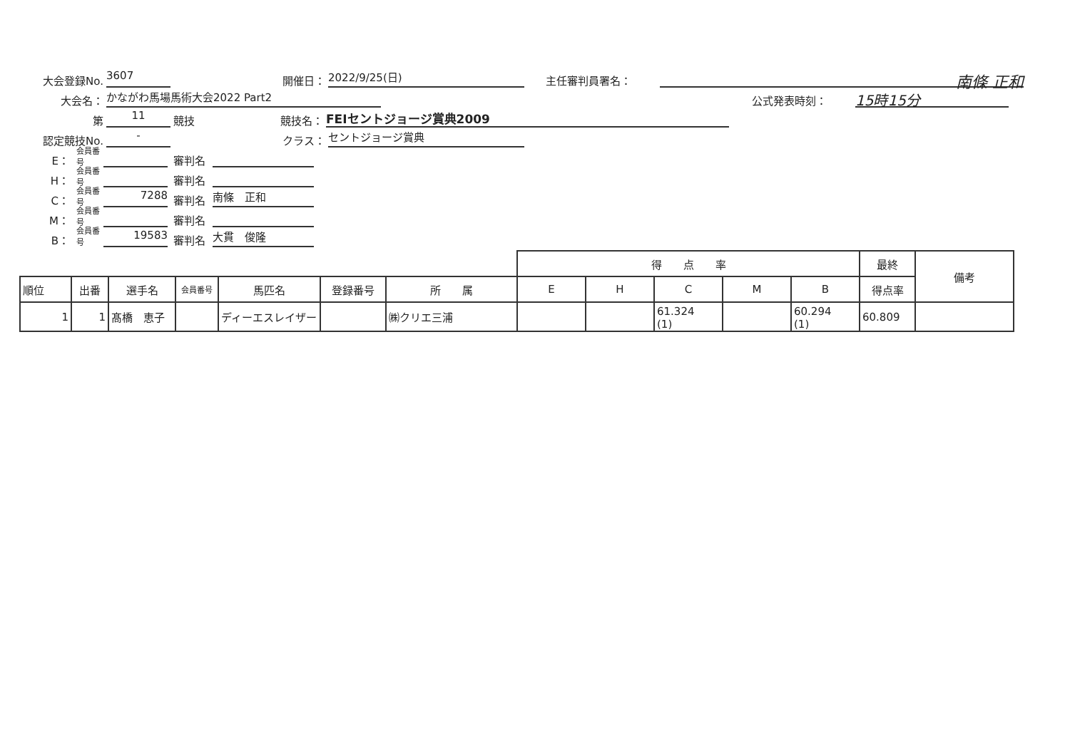大会登録No. 3607 開催日： 2022/9/25(日) 主任審判員署名： 南條 正和
大会名： かながわ馬場馬術大会2022 Part2 公式発表時刻： 15時15分
第 11 競技 競技名： FEIセントジョージ賞典2009
認定競技No. - クラス： セントジョージ賞典
E： 会員番号 審判名
H： 会員番号 審判名
C： 会員番号 7288 審判名 南條　正和
M： 会員番号 審判名
B： 会員番号 19583 審判名 大貫　俊隆
| | | | | | | | 得 点 率 | | | | | 最終 | 備考 |
| 順位 | 出番 | 選手名 | 会員番号 | 馬匹名 | 登録番号 | 所 属 | E | H | C | M | B | 得点率 | |
| 1 | 1 | 髙橋 恵子 | | ディーエスレイザー | | ㈱クリエ三浦 | | | 61.324 (1) | | 60.294 (1) | 60.809 | |